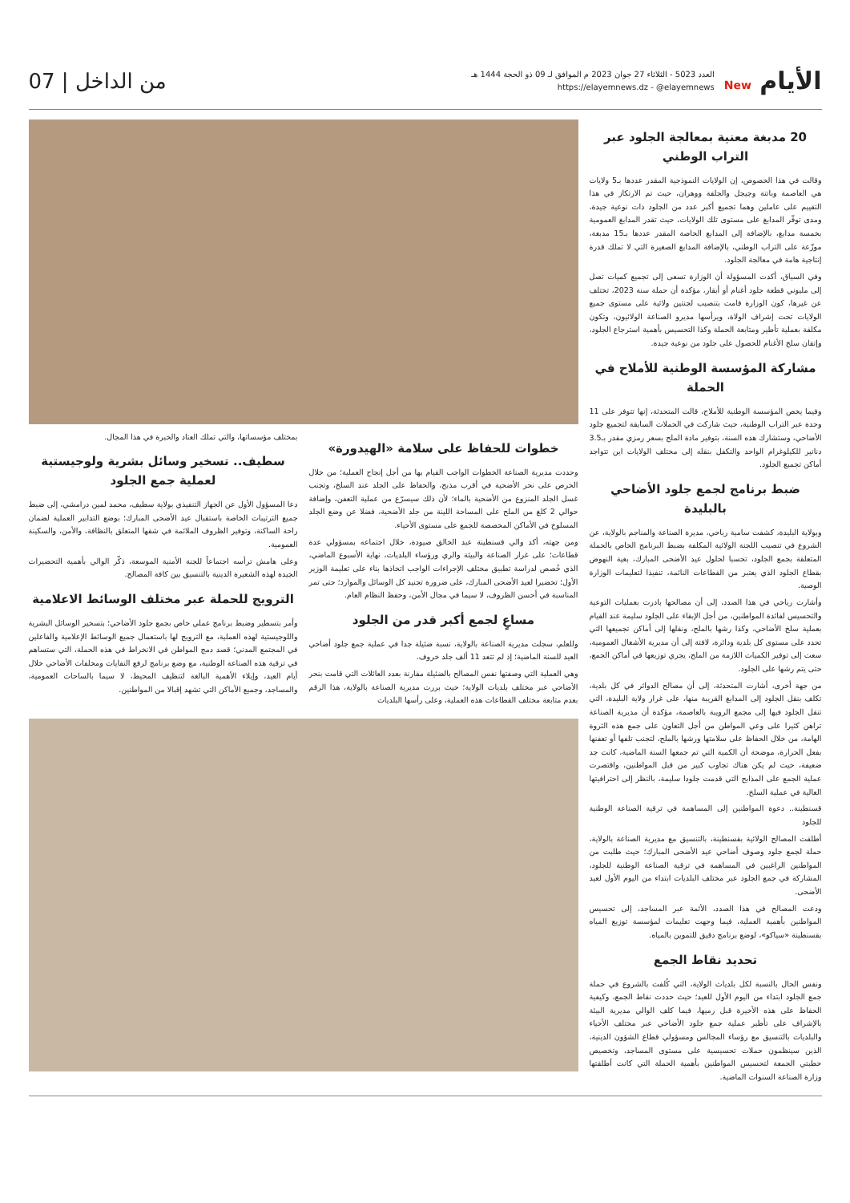الأيام New
العدد 5023 - الثلاثاء 27 جوان 2023 م الموافق لـ 09 ذو الحجة 1444 هـ
https://elayemnews.dz - @elayemnews
من الداخل | 07
20 مدبغة معنية بمعالجة الجلود عبر التراب الوطني
وقالت في هذا الخصوص، إن الولايات النموذجية المقدر عددها بـ5 ولايات هي العاصمة وباتنة وجيجل والجلفة ووهران، حيث تم الارتكاز في هذا التقييم على عاملين وهما تجميع أكبر عدد من الجلود ذات نوعية جيدة، ومدى توفّر المدابغ على مستوى تلك الولايات، حيث تقدر المدابغ العمومية بخمسة مدابغ، بالإضافة إلى المدابغ الخاصة المقدر عددها بـ15 مدبغة، موزّعة على التراب الوطني، بالإضافة المدابغ الصغيرة التي لا تملك قدرة إنتاجية هامة في معالجة الجلود.
وفي السياق، أكدت المسؤولة أن الوزارة تسعى إلى تجميع كميات تصل إلى مليوني قطعة جلود أغنام أو أبقار، مؤكدة أن حملة سنة 2023، تختلف عن غيرها، كون الوزارة قامت بتنصيب لجنتين ولائية على مستوى جميع الولايات تحت إشراف الولاة، ويرأسها مديرو الصناعة الولائيون، وتكون مكلفة بعملية تأطير ومتابعة الحملة وكذا التحسيس بأهمية استرجاع الجلود، وإتقان سلخ الأغنام للحصول على جلود من نوعية جيدة.
مشاركة المؤسسة الوطنية للأملاح في الحملة
وفيما يخص المؤسسة الوطنية للأملاح، قالت المتحدثة، إنها تتوفر على 11 وحدة عبر التراب الوطنية، حيث شاركت في الحملات السابقة لتجميع جلود الأضاحي، وستشارك هذه السنة، بتوفير مادة الملح بسعر رمزي مقدر بـ3.5 دنانير للكيلوغرام الواحد والتكفل بنقله إلى مختلف الولايات اين تتواجد أماكن تجميع الجلود.
ضبط برنامج لجمع جلود الأضاحي بالبليدة
وبولاية البليدة، كشفت سامية رباحي، مديرة الصناعة والمناجم بالولاية، عن الشروع في تنصيب اللجنة الولائية المكلفة بضبط البرنامج الخاص بالحملة المتعلقة بجمع الجلود، تحسبا لحلول عيد الأضحى المبارك، بغية النهوض بقطاع الجلود الذي يعتبر من القطاعات النائمة، تنفيذا لتعليمات الوزارة الوصية.
وأشارت رباحي في هذا الصدد، إلى أن مصالحها بادرت بعمليات التوعية والتحسيس لفائدة المواطنين، من أجل الإبقاء على الجلود سليمة عند القيام بعملية سلخ الأضاحي، وكذا رشها بالملح، ونقلها إلى أماكن تجميعها التي تحدد على مستوى كل بلدية ودائرة، لافتة إلى أن مديرية الأشغال العمومية، سعت إلى توفير الكميات اللازمة من الملح، يجري توزيعها في أماكن الجمع، حتى يتم رشها على الجلود.
من جهة أخرى، أشارت المتحدثة، إلى أن مصالح الدوائر في كل بلدية، تكلف بنقل الجلود إلى المدابغ القريبة منها، على غرار ولاية البليدة، التي تنقل الجلود فيها إلى مجمع الرويبة بالعاصمة، مؤكدة أن مديرية الصناعة تراهن كثيرا على وعي المواطن من أجل التعاون على جمع هذه الثروة الهامة، من خلال الحفاظ على سلامتها ورشها بالملح، لتجنب تلفها أو تعفنها بفعل الحرارة، موضحة أن الكمية التي تم جمعها السنة الماضية، كانت جد ضعيفة، حيث لم يكن هناك تجاوب كبير من قبل المواطنين، واقتصرت عملية الجمع على المذابح التي قدمت جلودا سليمة، بالنظر إلى احترافيتها العالية في عملية السلخ.
قسنطينة.. دعوة المواطنين إلى المساهمة في ترقية الصناعة الوطنية للجلود
أطلقت المصالح الولائية بقسنطينة، بالتنسيق مع مديرية الصناعة بالولاية، حملة لجمع جلود وصوف أضاحي عيد الأضحى المبارك؛ حيث طلبت من المواطنين الراغبين في المساهمة في ترقية الصناعة الوطنية للجلود، المشاركة في جمع الجلود عبر مختلف البلديات ابتداء من اليوم الأول لعيد الأضحى.
ودعت المصالح في هذا الصدد، الأئمة عبر المساجد، إلى تحسيس المواطنين بأهمية العملية، فيما وجهت تعليمات لمؤسسة توزيع المياه بقسنطينة «سياكو»، لوضع برنامج دقيق للتموين بالمياه.
تحديد نقاط الجمع
ونفس الحال بالنسبة لكل بلديات الولاية، التي كُلفت بالشروع في حملة جمع الجلود ابتداء من اليوم الأول للعيد؛ حيث حددت نقاط الجمع، وكيفية الحفاظ على هذه الأخيرة قبل رميها، فيما كلف الوالي مديرية البيئة بالإشراف على تأطير عملية جمع جلود الأضاحي عبر مختلف الأحياء والبلديات بالتنسيق مع رؤساء المجالس ومسؤولي قطاع الشؤون الدينية، الذين سينظمون حملات تحسيسية على مستوى المساجد، وتخصيص خطبتي الجمعة لتحسيس المواطنين بأهمية الحملة التي كانت أطلقتها وزارة الصناعة السنوات الماضية.
خطوات للحفاظ على سلامة «الهيدورة»
وحددت مديرية الصناعة الخطوات الواجب القيام بها من أجل إنجاح العملية؛ من خلال الحرص على نحر الأضحية في أقرب مذبح، والحفاظ على الجلد عند السلخ، وتجنب غسل الجلد المنزوع من الأضحية بالماء؛ لأن ذلك سيسرّع من عملية التعفن، وإضافة حوالي 2 كلغ من الملح على المساحة اللينة من جلد الأضحية، فضلا عن وضع الجلد المسلوخ في الأماكن المخصصة للجمع على مستوى الأحياء.
ومن جهته، أكد والي قسنطينة عبد الخالق صيودة، خلال اجتماعه بمسؤولي عدة قطاعات؛ على غرار الصناعة والبيئة والري ورؤساء البلديات، نهاية الأسبوع الماضي، الذي خُصص لدراسة تطبيق مختلف الإجراءات الواجب اتخاذها بناء على تعليمة الوزير الأول؛ تحضيرا لعيد الأضحى المبارك، على ضرورة تجنيد كل الوسائل والموارد؛ حتى تمر المناسبة في أحسن الظروف، لا سيما في مجال الأمن، وحفظ النظام العام.
مساعٍ لجمع أكبر قدر من الجلود
وللعلم، سجلت مديرية الصناعة بالولاية، نسبة ضئيلة جدا في عملية جمع جلود أضاحي العيد للسنة الماضية؛ إذ لم تتعد 11 ألف جلد خروف.
وهي العملية التي وصفتها نفس المصالح بالضئيلة مقارنة بعدد العائلات التي قامت بنحر الأضاحي عبر مختلف بلديات الولاية؛ حيث بررت مديرية الصناعة بالولاية، هذا الرقم بعدم متابعة مختلف القطاعات هذه العملية، وعلى رأسها البلديات
بمختلف مؤسساتها، والتي تملك العتاد والخبرة في هذا المجال.
سطيف.. تسخير وسائل بشرية ولوجيستية لعملية جمع الجلود
دعا المسؤول الأول عن الجهاز التنفيذي بولاية سطيف، محمد لمين درامشي، إلى ضبط جميع الترتيبات الخاصة باستقبال عيد الأضحى المبارك؛ بوضع التدابير العملية لضمان راحة الساكنة، وتوفير الظروف الملائمة في شقها المتعلق بالنظافة، والأمن، والسكينة العمومية.
وعلى هامش ترأسه اجتماعاً للجنة الأمنية الموسعة، ذكّر الوالي بأهمية التحضيرات الجيدة لهذه الشعيرة الدينية بالتنسيق بين كافة المصالح.
الترويج للحملة عبر مختلف الوسائط الاعلامية
وأمر بتسطير وضبط برنامج عملي خاص بجمع جلود الأضاحي؛ بتسخير الوسائل البشرية واللوجيستية لهذه العملية، مع الترويج لها باستعمال جميع الوسائط الإعلامية والفاعلين في المجتمع المدني؛ قصد دمج المواطن في الانخراط في هذه الحملة، التي ستساهم في ترقية هذه الصناعة الوطنية، مع وضع برنامج لرفع النفايات ومخلفات الأضاحي خلال أيام العيد، وإيلاء الأهمية البالغة لتنظيف المحيط، لا سيما بالساحات العمومية، والمساجد، وجميع الأماكن التي تشهد إقبالا من المواطنين.